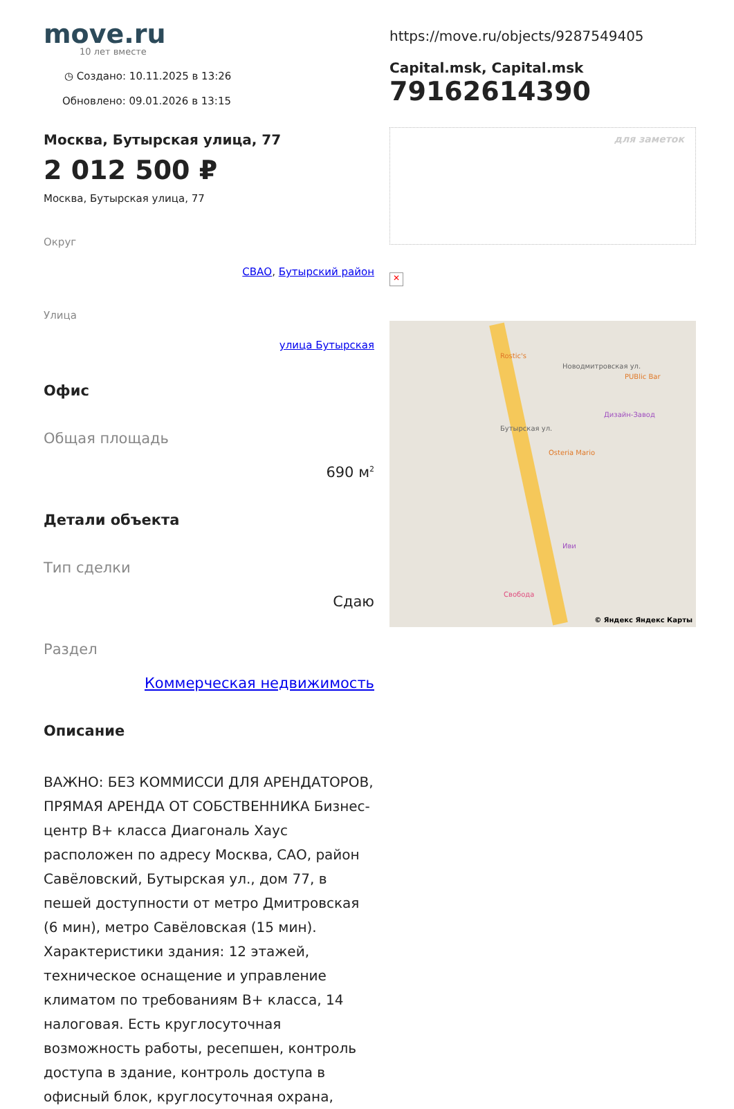move.ru
10 лет вместе
◷ Создано: 10.11.2025 в 13:26
Обновлено: 09.01.2026 в 13:15
Москва, Бутырская улица, 77
2 012 500 ₽
Москва, Бутырская улица, 77
Округ
СВАО, Бутырский район
Улица
улица Бутырская
Офис
Общая площадь
690 м<sup>2</sup>
Детали объекта
Тип сделки
Сдаю
Раздел
Коммерческая недвижимость
Описание
ВАЖНО: БЕЗ КОММИССИ ДЛЯ АРЕНДАТОРОВ, ПРЯМАЯ АРЕНДА ОТ СОБСТВЕННИКА Бизнес-центр B+ класса Диагональ Хаус расположен по адресу Москва, САО, район Савёловский, Бутырская ул., дом 77, в пешей доступности от метро Дмитровская (6 мин), метро Савёловская (15 мин). Характеристики здания: 12 этажей, техническое оснащение и управление климатом по требованиям B+ класса, 14 налоговая. Есть круглосуточная возможность работы, ресепшен, контроль доступа в здание, контроль доступа в офисный блок, круглосуточная охрана,
https://move.ru/objects/9287549405
Capital.msk, Capital.msk
79162614390
для заметок
✕
Бутырская ул.
Новодмитровская ул.
Rostic's
PUBlic Bar
Osteria Mario
Дизайн-Завод
Иви
Свобода
© Яндекс Яндекс Карты